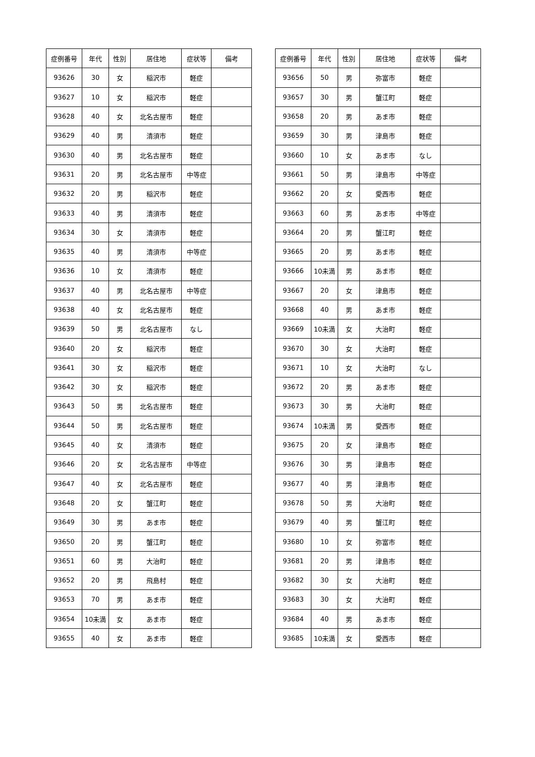| 症例番号 | 年代 | 性別 | 居住地 | 症状等 | 備考 |
| --- | --- | --- | --- | --- | --- |
| 93626 | 30 | 女 | 稲沢市 | 軽症 | |
| 93627 | 10 | 女 | 稲沢市 | 軽症 | |
| 93628 | 40 | 女 | 北名古屋市 | 軽症 | |
| 93629 | 40 | 男 | 清須市 | 軽症 | |
| 93630 | 40 | 男 | 北名古屋市 | 軽症 | |
| 93631 | 20 | 男 | 北名古屋市 | 中等症 | |
| 93632 | 20 | 男 | 稲沢市 | 軽症 | |
| 93633 | 40 | 男 | 清須市 | 軽症 | |
| 93634 | 30 | 女 | 清須市 | 軽症 | |
| 93635 | 40 | 男 | 清須市 | 中等症 | |
| 93636 | 10 | 女 | 清須市 | 軽症 | |
| 93637 | 40 | 男 | 北名古屋市 | 中等症 | |
| 93638 | 40 | 女 | 北名古屋市 | 軽症 | |
| 93639 | 50 | 男 | 北名古屋市 | なし | |
| 93640 | 20 | 女 | 稲沢市 | 軽症 | |
| 93641 | 30 | 女 | 稲沢市 | 軽症 | |
| 93642 | 30 | 女 | 稲沢市 | 軽症 | |
| 93643 | 50 | 男 | 北名古屋市 | 軽症 | |
| 93644 | 50 | 男 | 北名古屋市 | 軽症 | |
| 93645 | 40 | 女 | 清須市 | 軽症 | |
| 93646 | 20 | 女 | 北名古屋市 | 中等症 | |
| 93647 | 40 | 女 | 北名古屋市 | 軽症 | |
| 93648 | 20 | 女 | 蟹江町 | 軽症 | |
| 93649 | 30 | 男 | あま市 | 軽症 | |
| 93650 | 20 | 男 | 蟹江町 | 軽症 | |
| 93651 | 60 | 男 | 大治町 | 軽症 | |
| 93652 | 20 | 男 | 飛島村 | 軽症 | |
| 93653 | 70 | 男 | あま市 | 軽症 | |
| 93654 | 10未満 | 女 | あま市 | 軽症 | |
| 93655 | 40 | 女 | あま市 | 軽症 | |
| 症例番号 | 年代 | 性別 | 居住地 | 症状等 | 備考 |
| --- | --- | --- | --- | --- | --- |
| 93656 | 50 | 男 | 弥富市 | 軽症 | |
| 93657 | 30 | 男 | 蟹江町 | 軽症 | |
| 93658 | 20 | 男 | あま市 | 軽症 | |
| 93659 | 30 | 男 | 津島市 | 軽症 | |
| 93660 | 10 | 女 | あま市 | なし | |
| 93661 | 50 | 男 | 津島市 | 中等症 | |
| 93662 | 20 | 女 | 愛西市 | 軽症 | |
| 93663 | 60 | 男 | あま市 | 中等症 | |
| 93664 | 20 | 男 | 蟹江町 | 軽症 | |
| 93665 | 20 | 男 | あま市 | 軽症 | |
| 93666 | 10未満 | 男 | あま市 | 軽症 | |
| 93667 | 20 | 女 | 津島市 | 軽症 | |
| 93668 | 40 | 男 | あま市 | 軽症 | |
| 93669 | 10未満 | 女 | 大治町 | 軽症 | |
| 93670 | 30 | 女 | 大治町 | 軽症 | |
| 93671 | 10 | 女 | 大治町 | なし | |
| 93672 | 20 | 男 | あま市 | 軽症 | |
| 93673 | 30 | 男 | 大治町 | 軽症 | |
| 93674 | 10未満 | 男 | 愛西市 | 軽症 | |
| 93675 | 20 | 女 | 津島市 | 軽症 | |
| 93676 | 30 | 男 | 津島市 | 軽症 | |
| 93677 | 40 | 男 | 津島市 | 軽症 | |
| 93678 | 50 | 男 | 大治町 | 軽症 | |
| 93679 | 40 | 男 | 蟹江町 | 軽症 | |
| 93680 | 10 | 女 | 弥富市 | 軽症 | |
| 93681 | 20 | 男 | 津島市 | 軽症 | |
| 93682 | 30 | 女 | 大治町 | 軽症 | |
| 93683 | 30 | 女 | 大治町 | 軽症 | |
| 93684 | 40 | 男 | あま市 | 軽症 | |
| 93685 | 10未満 | 女 | 愛西市 | 軽症 | |